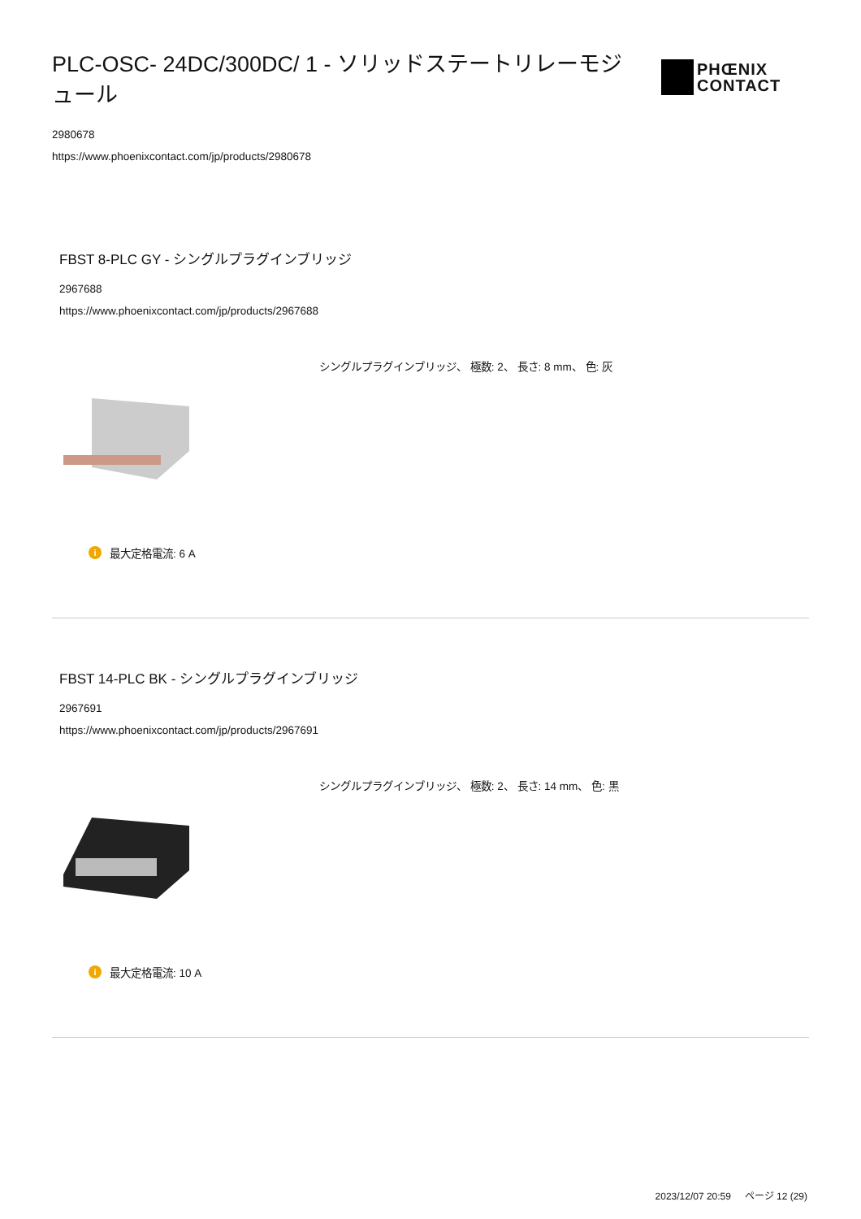PLC-OSC- 24DC/300DC/ 1 - ソリッドステートリレーモジュール
PHŒNIX
CONTACT
2980678
https://www.phoenixcontact.com/jp/products/2980678
FBST 8-PLC GY - シングルプラグインブリッジ
2967688
https://www.phoenixcontact.com/jp/products/2967688
シングルプラグインブリッジ、 極数: 2、 長さ: 8 mm、 色: 灰
i最大定格電流: 6 A
FBST 14-PLC BK - シングルプラグインブリッジ
2967691
https://www.phoenixcontact.com/jp/products/2967691
シングルプラグインブリッジ、 極数: 2、 長さ: 14 mm、 色: 黒
i最大定格電流: 10 A
2023/12/07 20:59 ページ 12 (29)